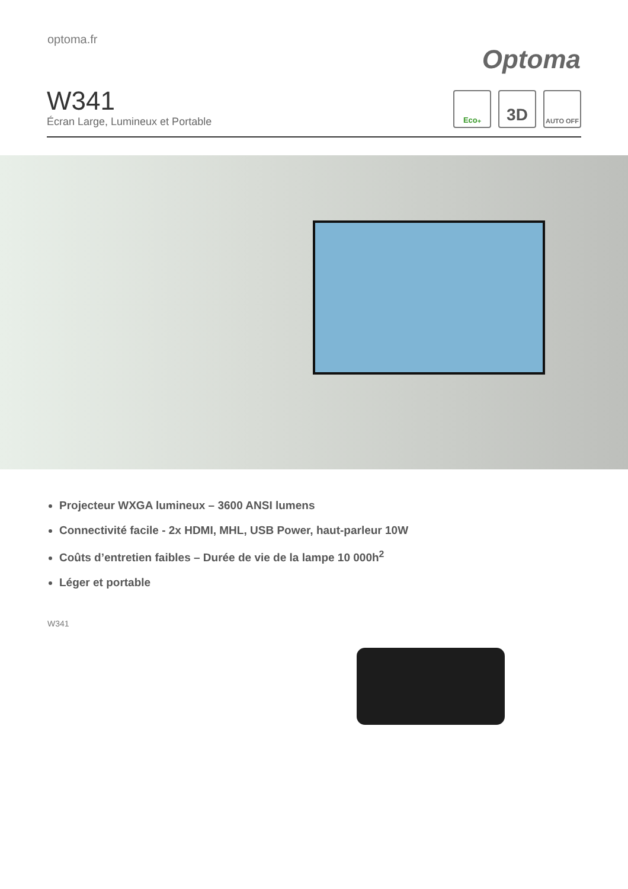optoma.fr
Optoma
W341
Écran Large, Lumineux et Portable
Eco<sup>+</sup>
3D
AUTO OFF
Projecteur WXGA lumineux – 3600 ANSI lumens
Connectivité facile - 2x HDMI, MHL, USB Power, haut-parleur 10W
Coûts d’entretien faibles – Durée de vie de la lampe 10 000h<sup>2</sup>
Léger et portable
W341